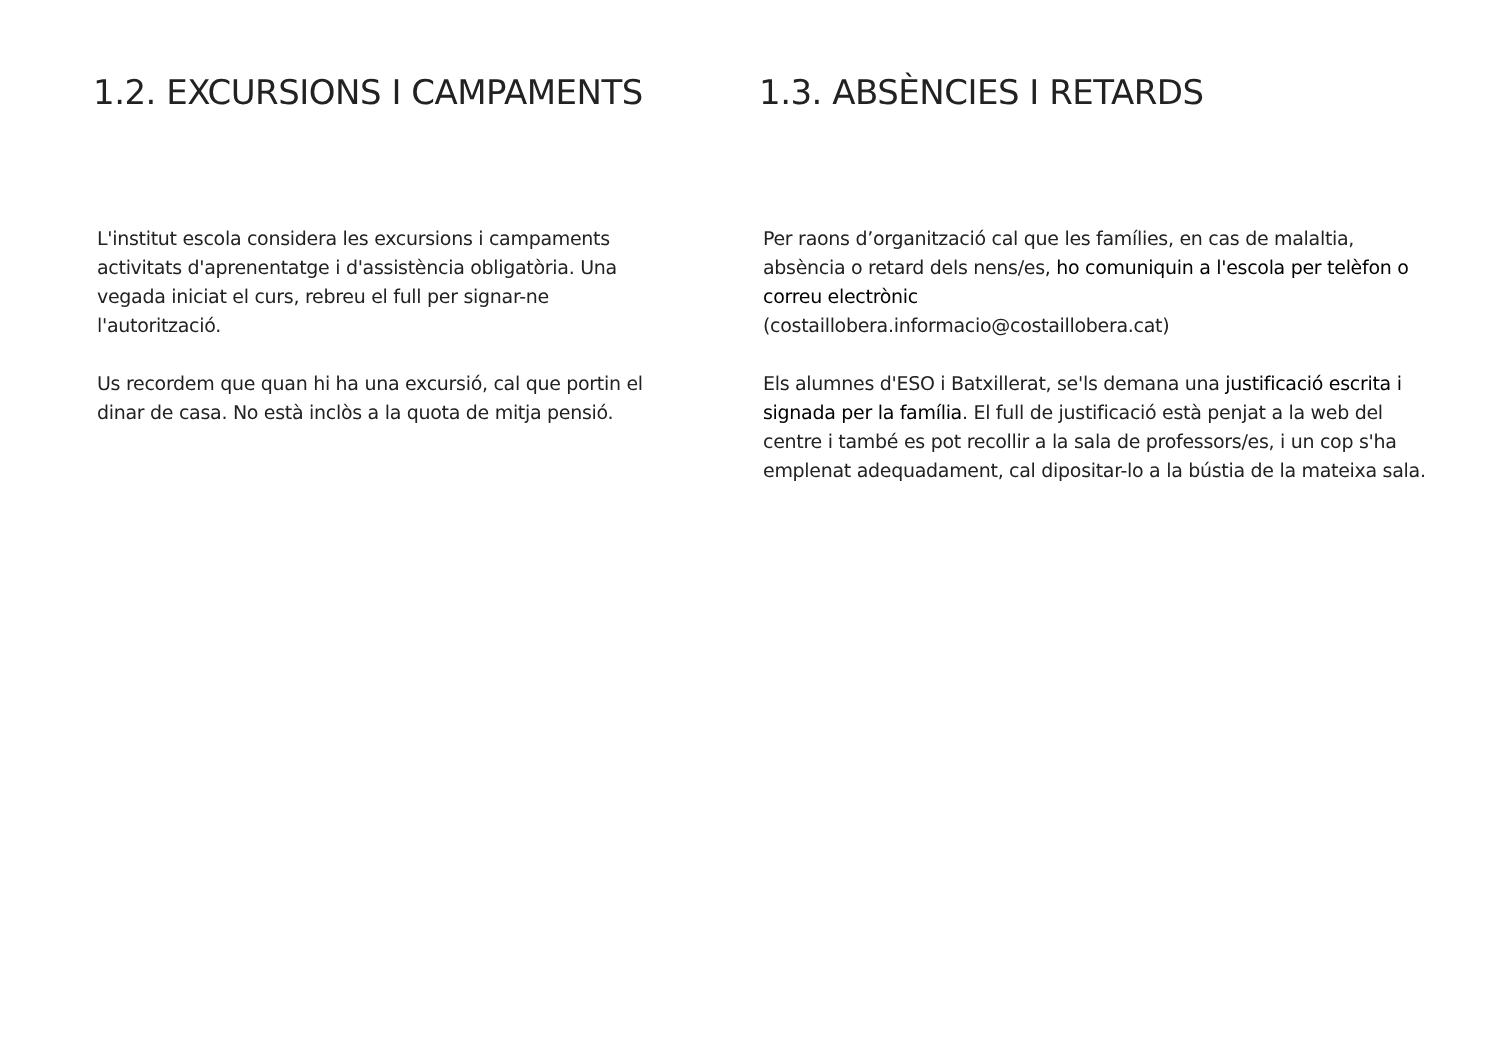1.2. EXCURSIONS I CAMPAMENTS
L'institut escola considera les excursions i campaments activitats d'aprenentatge i d'assistència obligatòria. Una vegada iniciat el curs, rebreu el full per signar-ne l'autorització.
Us recordem que quan hi ha una excursió, cal que portin el dinar de casa. No està inclòs a la quota de mitja pensió.
1.3. ABSÈNCIES I RETARDS
Per raons d’organització cal que les famílies, en cas de malaltia, absència o retard dels nens/es, ho comuniquin a l'escola per telèfon o correu electrònic
(costaillobera.informacio@costaillobera.cat)
Els alumnes d'ESO i Batxillerat, se'ls demana una justificació escrita i signada per la família. El full de justificació està penjat a la web del centre i també es pot recollir a la sala de professors/es, i un cop s'ha emplenat adequadament, cal dipositar-lo a la bústia de la mateixa sala.